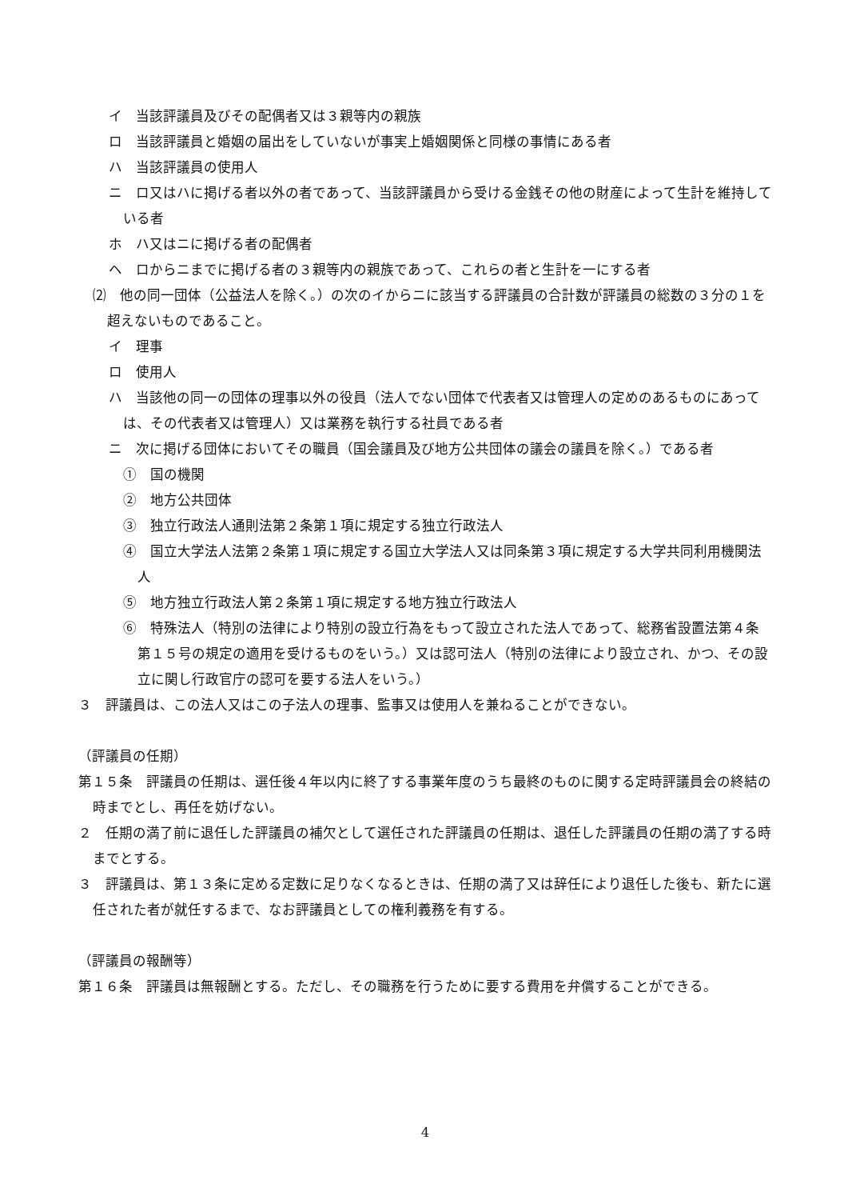イ　当該評議員及びその配偶者又は３親等内の親族
ロ　当該評議員と婚姻の届出をしていないが事実上婚姻関係と同様の事情にある者
ハ　当該評議員の使用人
ニ　ロ又はハに掲げる者以外の者であって、当該評議員から受ける金銭その他の財産によって生計を維持している者
ホ　ハ又はニに掲げる者の配偶者
ヘ　ロからニまでに掲げる者の３親等内の親族であって、これらの者と生計を一にする者
⑵　他の同一団体（公益法人を除く。）の次のイからニに該当する評議員の合計数が評議員の総数の３分の１を超えないものであること。
イ　理事
ロ　使用人
ハ　当該他の同一の団体の理事以外の役員（法人でない団体で代表者又は管理人の定めのあるものにあっては、その代表者又は管理人）又は業務を執行する社員である者
ニ　次に掲げる団体においてその職員（国会議員及び地方公共団体の議会の議員を除く。）である者
①　国の機関
②　地方公共団体
③　独立行政法人通則法第２条第１項に規定する独立行政法人
④　国立大学法人法第２条第１項に規定する国立大学法人又は同条第３項に規定する大学共同利用機関法人
⑤　地方独立行政法人第２条第１項に規定する地方独立行政法人
⑥　特殊法人（特別の法律により特別の設立行為をもって設立された法人であって、総務省設置法第４条第１５号の規定の適用を受けるものをいう。）又は認可法人（特別の法律により設立され、かつ、その設立に関し行政官庁の認可を要する法人をいう。）
３　評議員は、この法人又はこの子法人の理事、監事又は使用人を兼ねることができない。
（評議員の任期）
第１５条　評議員の任期は、選任後４年以内に終了する事業年度のうち最終のものに関する定時評議員会の終結の時までとし、再任を妨げない。
２　任期の満了前に退任した評議員の補欠として選任された評議員の任期は、退任した評議員の任期の満了する時までとする。
３　評議員は、第１３条に定める定数に足りなくなるときは、任期の満了又は辞任により退任した後も、新たに選任された者が就任するまで、なお評議員としての権利義務を有する。
（評議員の報酬等）
第１６条　評議員は無報酬とする。ただし、その職務を行うために要する費用を弁償することができる。
4